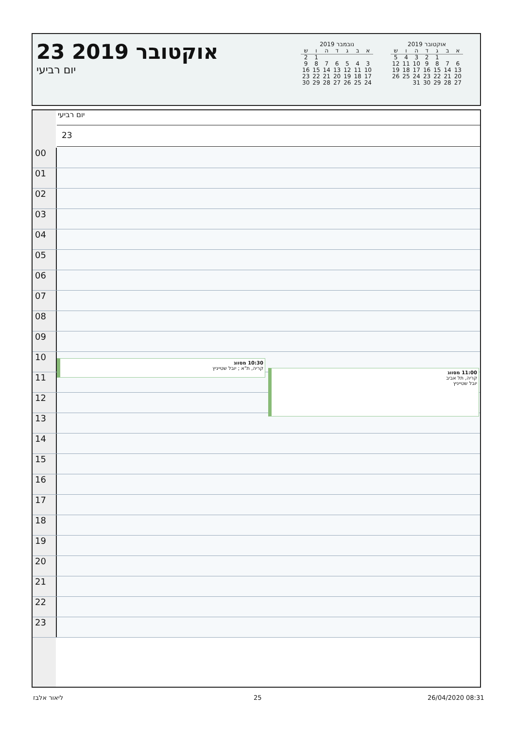אוקטובר 2019
| א | ב | ג | ד | ה | ו | ש |
| --- | --- | --- | --- | --- | --- | --- |
| | | 1 | 2 | 3 | 4 | 5 |
| 6 | 7 | 8 | 9 | 10 | 11 | 12 |
| 13 | 14 | 15 | 16 | 17 | 18 | 19 |
| 20 | 21 | 22 | 23 | 24 | 25 | 26 |
| 27 | 28 | 29 | 30 | 31 | | |
נובמבר 2019
| א | ב | ג | ד | ה | ו | ש |
| --- | --- | --- | --- | --- | --- | --- |
| | | | | | 1 | 2 |
| 3 | 4 | 5 | 6 | 7 | 8 | 9 |
| 10 | 11 | 12 | 13 | 14 | 15 | 16 |
| 17 | 18 | 19 | 20 | 21 | 22 | 23 |
| 24 | 25 | 26 | 27 | 28 | 29 | 30 |
23 אוקטובר 2019
יום רביעי
יום רביעי
23
00
01
02
03
04
05
06
07
08
09
10
11
12
13
14
15
16
17
18
19
20
21
22
23
10:30 מסווג
קריה, ת"א ; יובל שטייניץ
11:00 מסווג
קריה, תל אביב
יובל שטייניץ
ליאור אלבז 25 26/04/2020 08:31